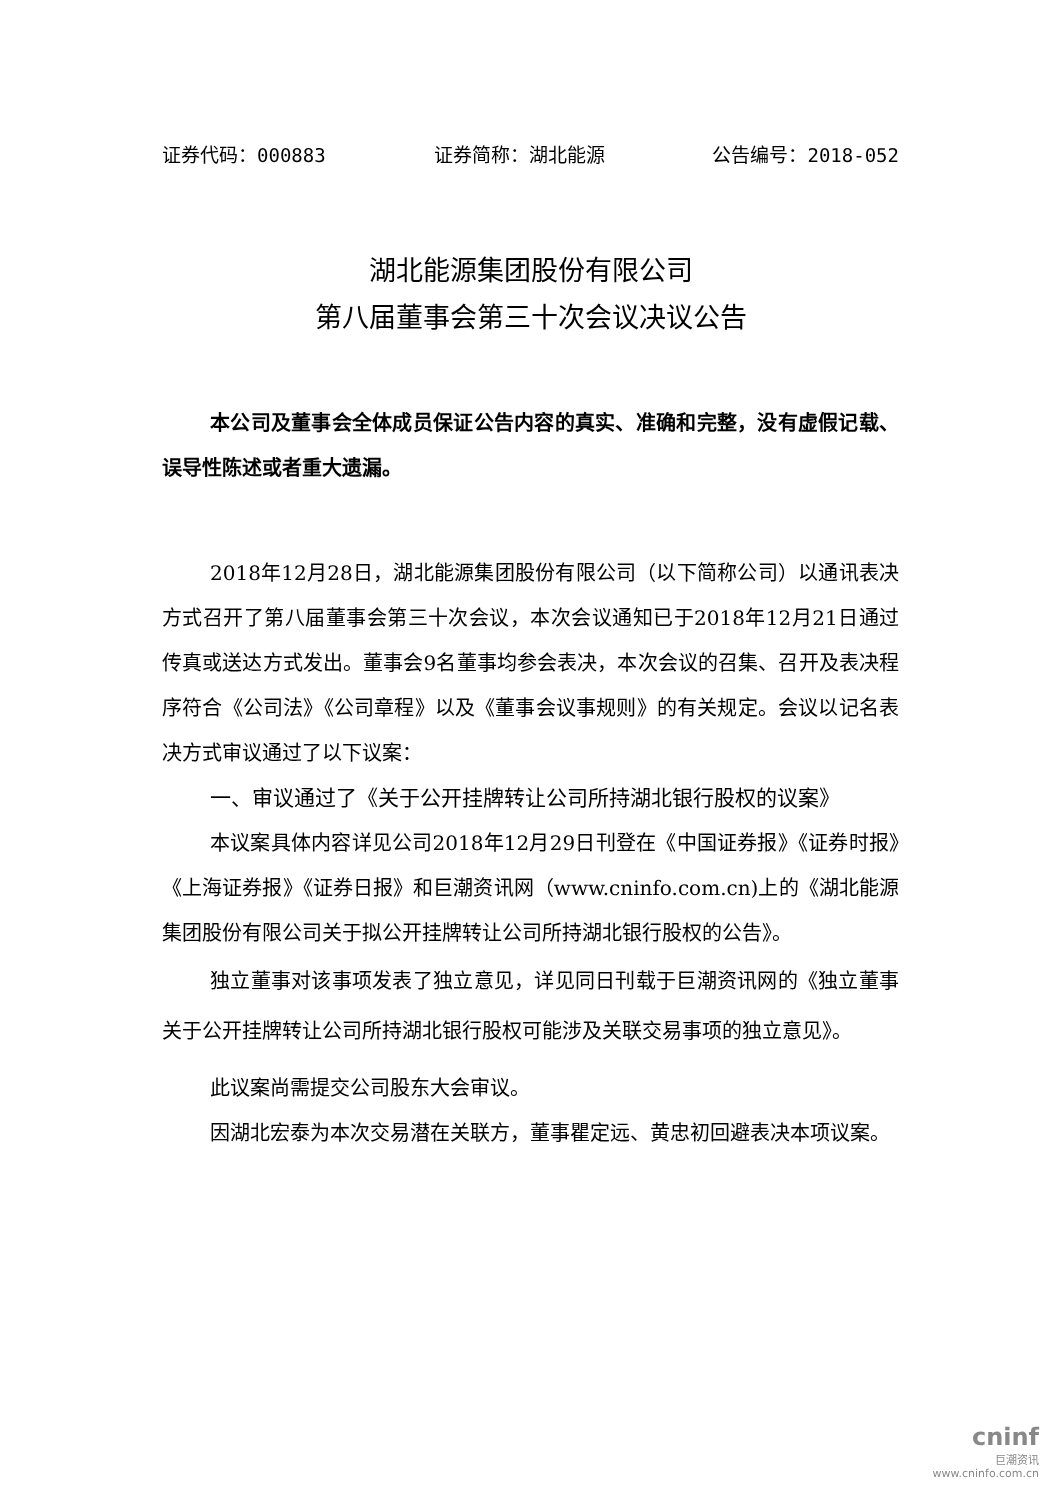证券代码：000883 证券简称：湖北能源 公告编号：2018-052
湖北能源集团股份有限公司
第八届董事会第三十次会议决议公告
本公司及董事会全体成员保证公告内容的真实、准确和完整，没有虚假记载、误导性陈述或者重大遗漏。
2018年12月28日，湖北能源集团股份有限公司（以下简称公司）以通讯表决方式召开了第八届董事会第三十次会议，本次会议通知已于2018年12月21日通过传真或送达方式发出。董事会9名董事均参会表决，本次会议的召集、召开及表决程序符合《公司法》《公司章程》以及《董事会议事规则》的有关规定。会议以记名表决方式审议通过了以下议案：
一、审议通过了《关于公开挂牌转让公司所持湖北银行股权的议案》
本议案具体内容详见公司2018年12月29日刊登在《中国证券报》《证券时报》《上海证券报》《证券日报》和巨潮资讯网（www.cninfo.com.cn)上的《湖北能源集团股份有限公司关于拟公开挂牌转让公司所持湖北银行股权的公告》。
独立董事对该事项发表了独立意见，详见同日刊载于巨潮资讯网的《独立董事关于公开挂牌转让公司所持湖北银行股权可能涉及关联交易事项的独立意见》。
此议案尚需提交公司股东大会审议。
因湖北宏泰为本次交易潜在关联方，董事瞿定远、黄忠初回避表决本项议案。
cninf
巨潮资讯
www.cninfo.com.cn